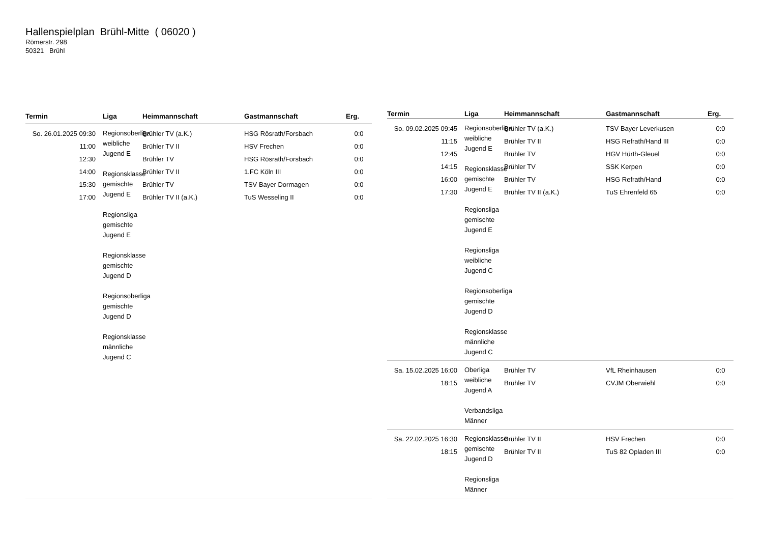Hallenspielplan Brühl-Mitte ( 06020 )
Römerstr. 298
50321 Brühl
| Termin | Liga | Heimmannschaft | Gastmannschaft | Erg. |
| --- | --- | --- | --- | --- |
| So. 26.01.2025 09:30 11:00 12:30 14:00 15:30 17:00 | Regionsoberliga weibliche Jugend E Regionsklasse gemischte Jugend E Regionsliga gemischte Jugend E Regionsklasse gemischte Jugend D Regionsoberliga gemischte Jugend D Regionsklasse männliche Jugend C | Brühler TV (a.K.) Brühler TV II Brühler TV Brühler TV II Brühler TV Brühler TV II (a.K.) | HSG Rösrath/Forsbach HSV Frechen HSG Rösrath/Forsbach 1.FC Köln III TSV Bayer Dormagen TuS Wesseling II | 0:0 0:0 0:0 0:0 0:0 0:0 |
| Termin | Liga | Heimmannschaft | Gastmannschaft | Erg. |
| --- | --- | --- | --- | --- |
| So. 09.02.2025 09:45 11:15 12:45 14:15 16:00 17:30 | Regionsoberliga weibliche Jugend E Regionsklasse gemischte Jugend E Regionsliga gemischte Jugend E Regionsliga weibliche Jugend C Regionsoberliga gemischte Jugend D Regionsklasse männliche Jugend C | Brühler TV (a.K.) Brühler TV II Brühler TV Brühler TV Brühler TV Brühler TV II (a.K.) | TSV Bayer Leverkusen HSG Refrath/Hand III HGV Hürth-Gleuel SSK Kerpen HSG Refrath/Hand TuS Ehrenfeld 65 | 0:0 0:0 0:0 0:0 0:0 0:0 |
| Sa. 15.02.2025 16:00 18:15 | Oberliga weibliche Jugend A Verbandsliga Männer | Brühler TV Brühler TV | VfL Rheinhausen CVJM Oberwiehl | 0:0 0:0 |
| Sa. 22.02.2025 16:30 18:15 | Regionsklasse gemischte Jugend D Regionsliga Männer | Brühler TV II Brühler TV II | HSV Frechen TuS 82 Opladen III | 0:0 0:0 |